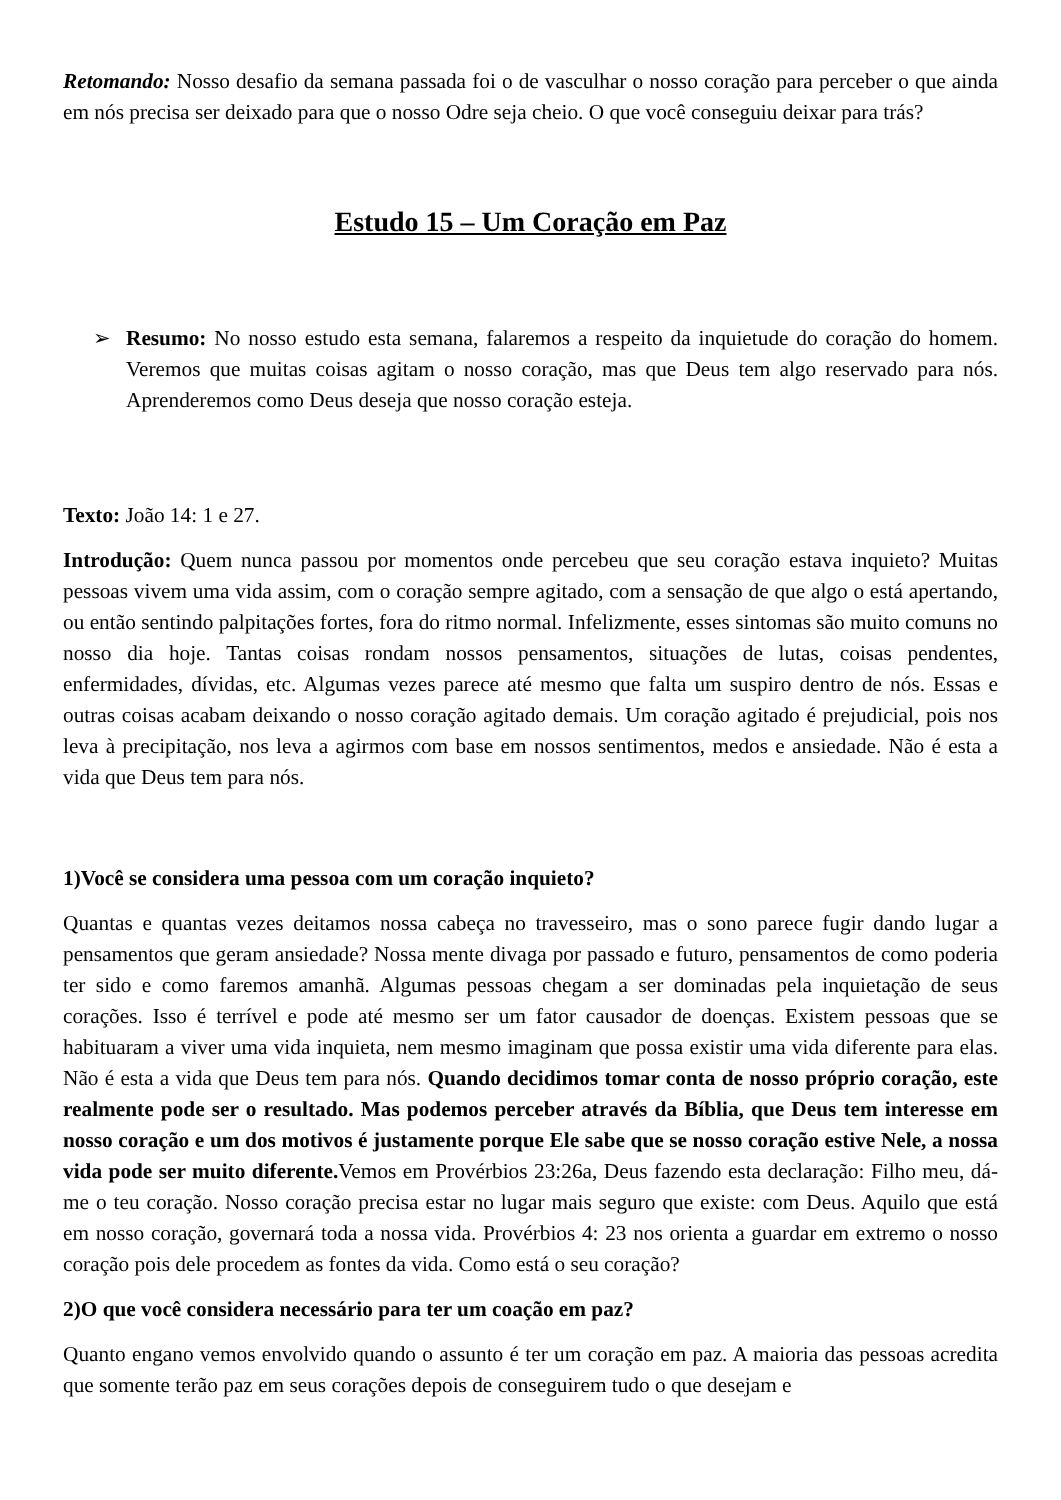Retomando: Nosso desafio da semana passada foi o de vasculhar o nosso coração para perceber o que ainda em nós precisa ser deixado para que o nosso Odre seja cheio. O que você conseguiu deixar para trás?
Estudo 15 – Um Coração em Paz
➢ Resumo: No nosso estudo esta semana, falaremos a respeito da inquietude do coração do homem. Veremos que muitas coisas agitam o nosso coração, mas que Deus tem algo reservado para nós. Aprenderemos como Deus deseja que nosso coração esteja.
Texto: João 14: 1 e 27.
Introdução: Quem nunca passou por momentos onde percebeu que seu coração estava inquieto? Muitas pessoas vivem uma vida assim, com o coração sempre agitado, com a sensação de que algo o está apertando, ou então sentindo palpitações fortes, fora do ritmo normal. Infelizmente, esses sintomas são muito comuns no nosso dia hoje. Tantas coisas rondam nossos pensamentos, situações de lutas, coisas pendentes, enfermidades, dívidas, etc. Algumas vezes parece até mesmo que falta um suspiro dentro de nós. Essas e outras coisas acabam deixando o nosso coração agitado demais. Um coração agitado é prejudicial, pois nos leva à precipitação, nos leva a agirmos com base em nossos sentimentos, medos e ansiedade. Não é esta a vida que Deus tem para nós.
1)Você se considera uma pessoa com um coração inquieto?
Quantas e quantas vezes deitamos nossa cabeça no travesseiro, mas o sono parece fugir dando lugar a pensamentos que geram ansiedade? Nossa mente divaga por passado e futuro, pensamentos de como poderia ter sido e como faremos amanhã. Algumas pessoas chegam a ser dominadas pela inquietação de seus corações. Isso é terrível e pode até mesmo ser um fator causador de doenças. Existem pessoas que se habituaram a viver uma vida inquieta, nem mesmo imaginam que possa existir uma vida diferente para elas. Não é esta a vida que Deus tem para nós. Quando decidimos tomar conta de nosso próprio coração, este realmente pode ser o resultado. Mas podemos perceber através da Bíblia, que Deus tem interesse em nosso coração e um dos motivos é justamente porque Ele sabe que se nosso coração estive Nele, a nossa vida pode ser muito diferente. Vemos em Provérbios 23:26a, Deus fazendo esta declaração: Filho meu, dá-me o teu coração. Nosso coração precisa estar no lugar mais seguro que existe: com Deus. Aquilo que está em nosso coração, governará toda a nossa vida. Provérbios 4: 23 nos orienta a guardar em extremo o nosso coração pois dele procedem as fontes da vida. Como está o seu coração?
2)O que você considera necessário para ter um coação em paz?
Quanto engano vemos envolvido quando o assunto é ter um coração em paz. A maioria das pessoas acredita que somente terão paz em seus corações depois de conseguirem tudo o que desejam e